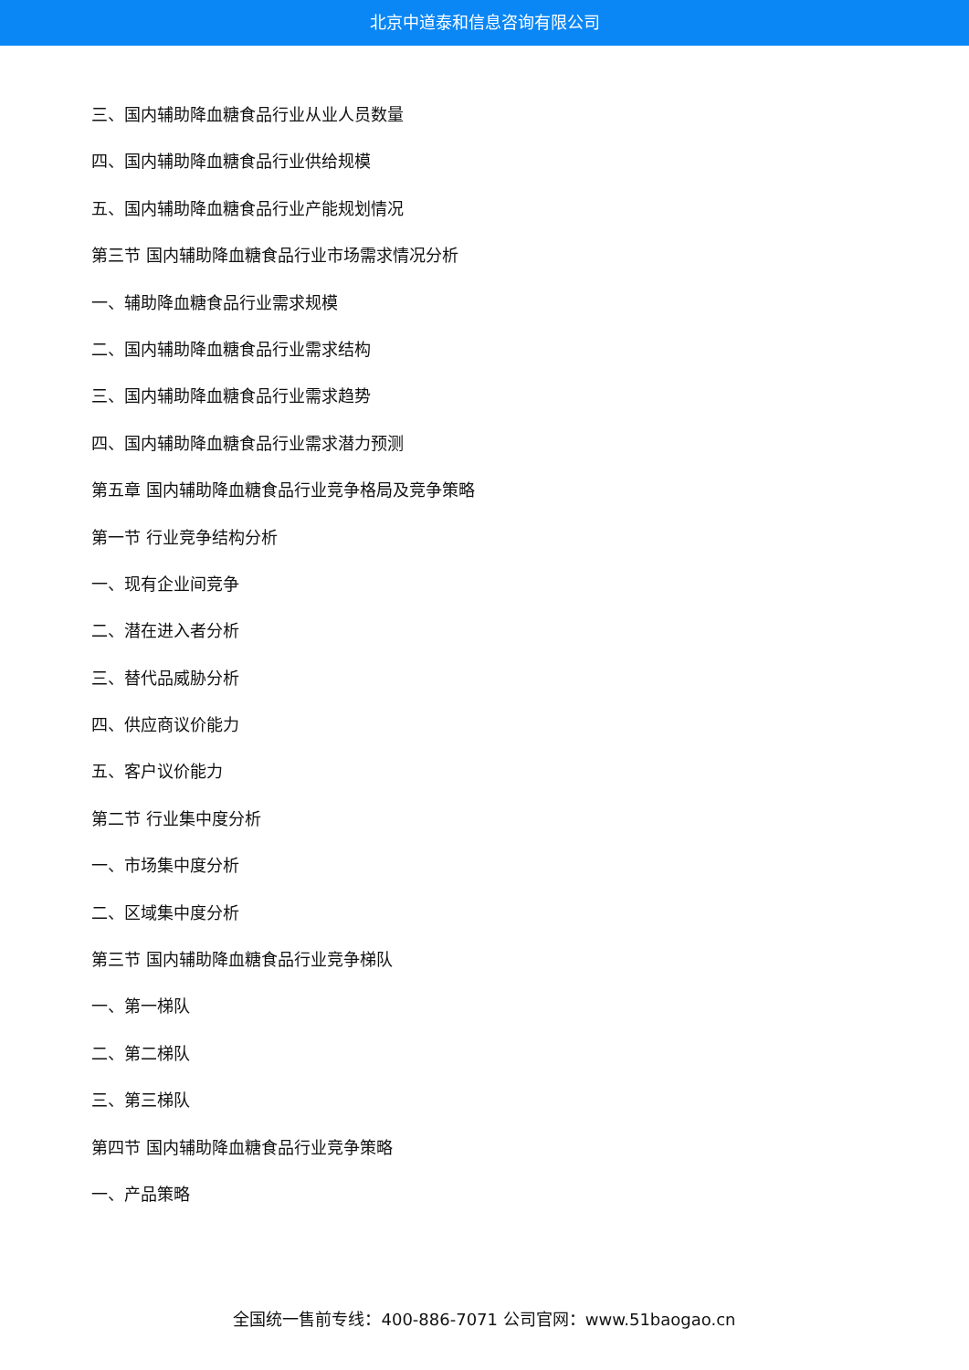北京中道泰和信息咨询有限公司
三、国内辅助降血糖食品行业从业人员数量
四、国内辅助降血糖食品行业供给规模
五、国内辅助降血糖食品行业产能规划情况
第三节 国内辅助降血糖食品行业市场需求情况分析
一、辅助降血糖食品行业需求规模
二、国内辅助降血糖食品行业需求结构
三、国内辅助降血糖食品行业需求趋势
四、国内辅助降血糖食品行业需求潜力预测
第五章 国内辅助降血糖食品行业竞争格局及竞争策略
第一节 行业竞争结构分析
一、现有企业间竞争
二、潜在进入者分析
三、替代品威胁分析
四、供应商议价能力
五、客户议价能力
第二节 行业集中度分析
一、市场集中度分析
二、区域集中度分析
第三节 国内辅助降血糖食品行业竞争梯队
一、第一梯队
二、第二梯队
三、第三梯队
第四节 国内辅助降血糖食品行业竞争策略
一、产品策略
全国统一售前专线：400-886-7071 公司官网：www.51baogao.cn